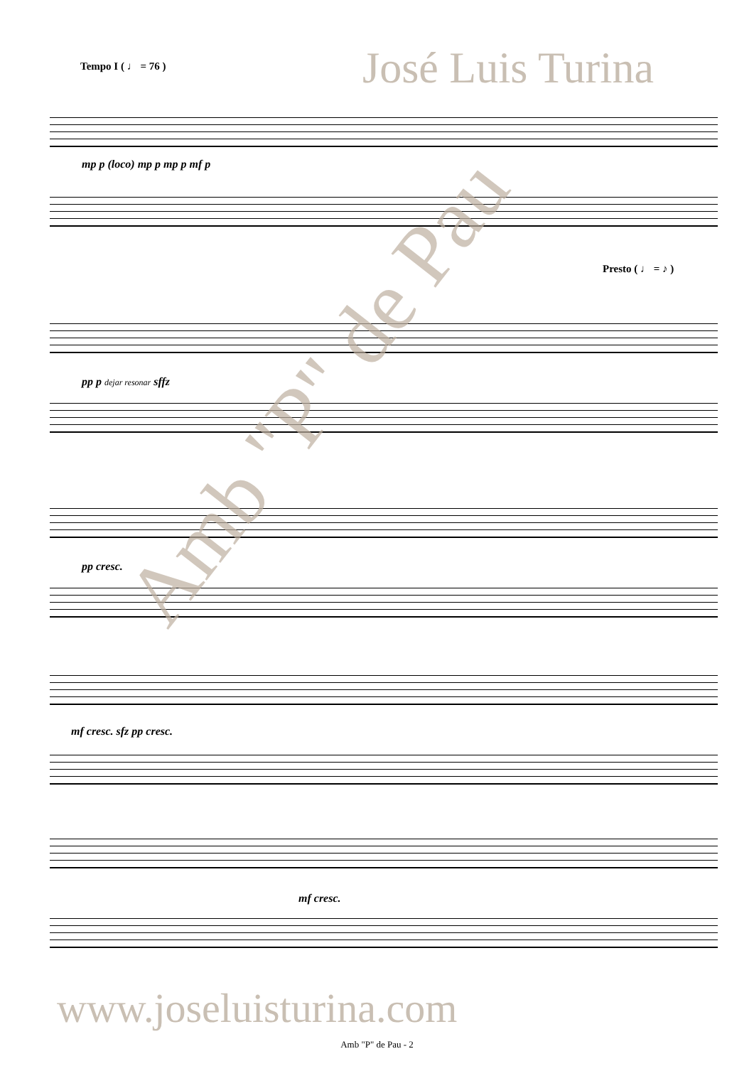José Luis Turina
Tempo I ( ♩ = 76 )
Presto ( ♩ = ♪ )
mp p (loco) mp p mp p mf p
pp p dejar resonar sffz
pp cresc.
mf cresc. sfz pp cresc.
mf cresc.
Amb "P" de Pau
www.joseluisturina.com
Amb "P" de Pau - 2